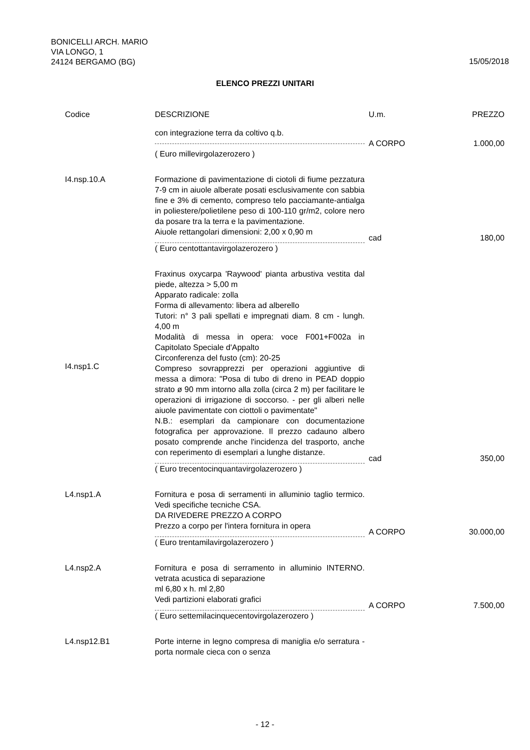BONICELLI ARCH. MARIO
VIA LONGO, 1
24124 BERGAMO (BG)
15/05/2018
ELENCO PREZZI UNITARI
| Codice | DESCRIZIONE | U.m. | PREZZO |
| --- | --- | --- | --- |
| | con integrazione terra da coltivo q.b. | A CORPO | 1.000,00 |
| | ( Euro millevirgolazerozero ) | | |
| I4.nsp.10.A | Formazione di pavimentazione di ciotoli di fiume pezzatura 7-9 cm in aiuole alberate posati esclusivamente con sabbia fine e 3% di cemento, compreso telo pacciamante-antialga in poliestere/polietilene peso di 100-110 gr/m2, colore nero da posare tra la terra e la pavimentazione. Aiuole rettangolari dimensioni: 2,00 x 0,90 m | cad | 180,00 |
| | ( Euro centottantavirgolazerozero ) | | |
| I4.nsp1.C | Fraxinus oxycarpa 'Raywood' pianta arbustiva vestita dal piede, altezza > 5,00 m Apparato radicale: zolla Forma di allevamento: libera ad alberello Tutori: n° 3 pali spellati e impregnati diam. 8 cm - lungh. 4,00 m Modalità di messa in opera: voce F001+F002a in Capitolato Speciale d'Appalto Circonferenza del fusto (cm): 20-25 Compreso sovrapprezzi per operazioni aggiuntive di messa a dimora: "Posa di tubo di dreno in PEAD doppio strato ø 90 mm intorno alla zolla (circa 2 m) per facilitare le operazioni di irrigazione di soccorso. - per gli alberi nelle aiuole pavimentate con ciottoli o pavimentate" N.B.: esemplari da campionare con documentazione fotografica per approvazione. Il prezzo cadauno albero posato comprende anche l'incidenza del trasporto, anche con reperimento di esemplari a lunghe distanze. | cad | 350,00 |
| | ( Euro trecentocinquantavirgolazerozero ) | | |
| L4.nsp1.A | Fornitura e posa di serramenti in alluminio taglio termico. Vedi specifiche tecniche CSA. DA RIVEDERE PREZZO A CORPO Prezzo a corpo per l'intera fornitura in opera | A CORPO | 30.000,00 |
| | ( Euro trentamilavirgolazerozero ) | | |
| L4.nsp2.A | Fornitura e posa di serramento in alluminio INTERNO. vetrata acustica di separazione ml 6,80 x h. ml 2,80 Vedi partizioni elaborati grafici | A CORPO | 7.500,00 |
| | ( Euro settemilacinquecentovirgolazerozero ) | | |
| L4.nsp12.B1 | Porte interne in legno compresa di maniglia e/o serratura - porta normale cieca con o senza | | |
- 12 -